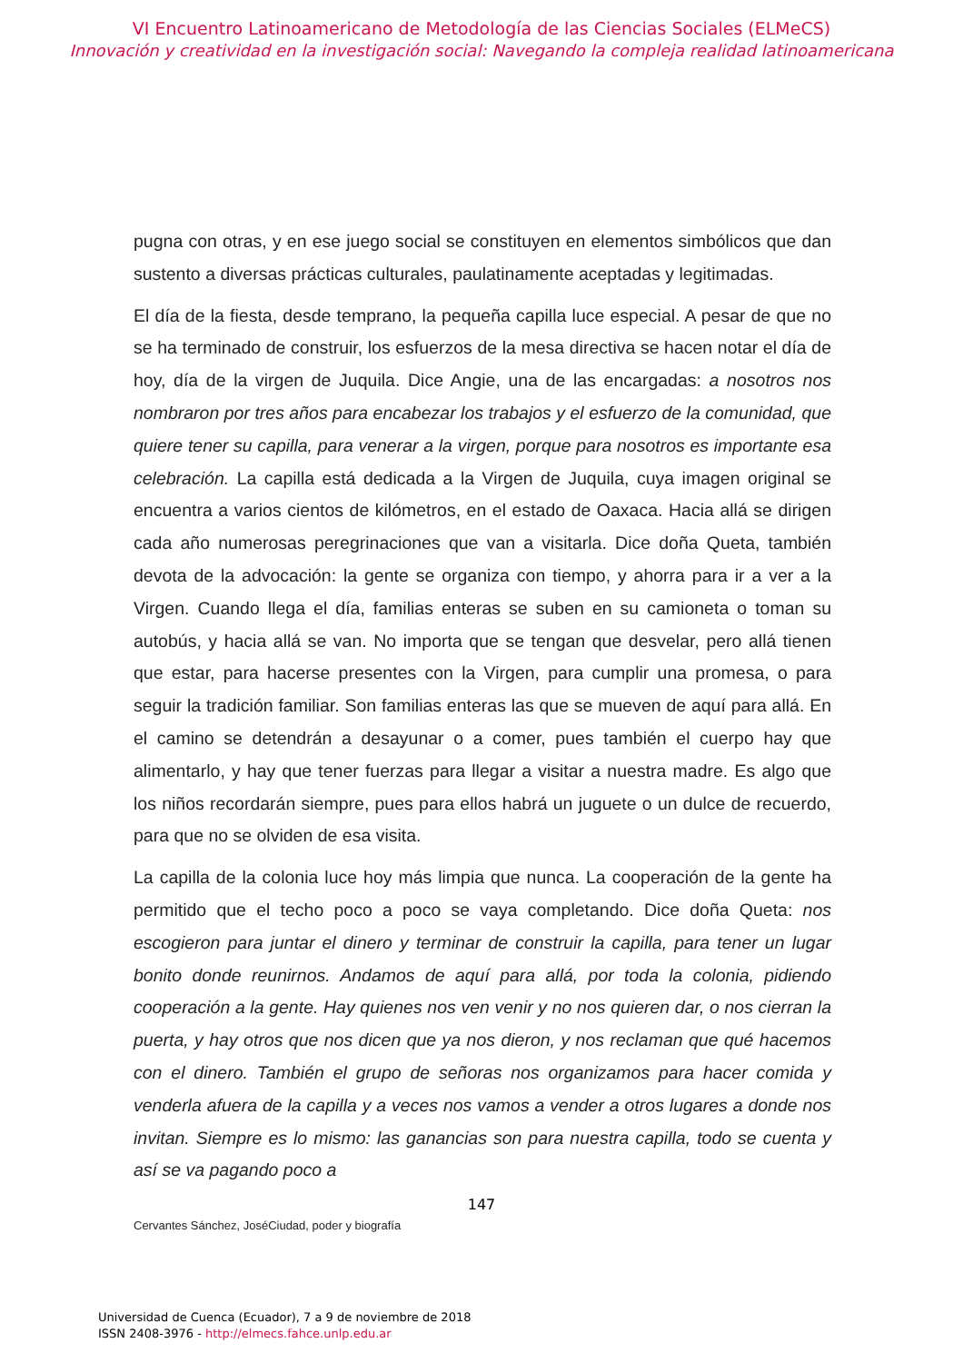VI Encuentro Latinoamericano de Metodología de las Ciencias Sociales (ELMeCS)
Innovación y creatividad en la investigación social: Navegando la compleja realidad latinoamericana
pugna con otras, y en ese juego social se constituyen en elementos simbólicos que dan sustento a diversas prácticas culturales, paulatinamente aceptadas y legitimadas.
El día de la fiesta, desde temprano, la pequeña capilla luce especial. A pesar de que no se ha terminado de construir, los esfuerzos de la mesa directiva se hacen notar el día de hoy, día de la virgen de Juquila. Dice Angie, una de las encargadas: a nosotros nos nombraron por tres años para encabezar los trabajos y el esfuerzo de la comunidad, que quiere tener su capilla, para venerar a la virgen, porque para nosotros es importante esa celebración. La capilla está dedicada a la Virgen de Juquila, cuya imagen original se encuentra a varios cientos de kilómetros, en el estado de Oaxaca. Hacia allá se dirigen cada año numerosas peregrinaciones que van a visitarla. Dice doña Queta, también devota de la advocación: la gente se organiza con tiempo, y ahorra para ir a ver a la Virgen. Cuando llega el día, familias enteras se suben en su camioneta o toman su autobús, y hacia allá se van. No importa que se tengan que desvelar, pero allá tienen que estar, para hacerse presentes con la Virgen, para cumplir una promesa, o para seguir la tradición familiar. Son familias enteras las que se mueven de aquí para allá. En el camino se detendrán a desayunar o a comer, pues también el cuerpo hay que alimentarlo, y hay que tener fuerzas para llegar a visitar a nuestra madre. Es algo que los niños recordarán siempre, pues para ellos habrá un juguete o un dulce de recuerdo, para que no se olviden de esa visita.
La capilla de la colonia luce hoy más limpia que nunca. La cooperación de la gente ha permitido que el techo poco a poco se vaya completando. Dice doña Queta: nos escogieron para juntar el dinero y terminar de construir la capilla, para tener un lugar bonito donde reunirnos. Andamos de aquí para allá, por toda la colonia, pidiendo cooperación a la gente. Hay quienes nos ven venir y no nos quieren dar, o nos cierran la puerta, y hay otros que nos dicen que ya nos dieron, y nos reclaman que qué hacemos con el dinero. También el grupo de señoras nos organizamos para hacer comida y venderla afuera de la capilla y a veces nos vamos a vender a otros lugares a donde nos invitan. Siempre es lo mismo: las ganancias son para nuestra capilla, todo se cuenta y así se va pagando poco a
147
Cervantes Sánchez, JoséCiudad, poder y biografía
Universidad de Cuenca (Ecuador), 7 a 9 de noviembre de 2018
ISSN 2408-3976 - http://elmecs.fahce.unlp.edu.ar